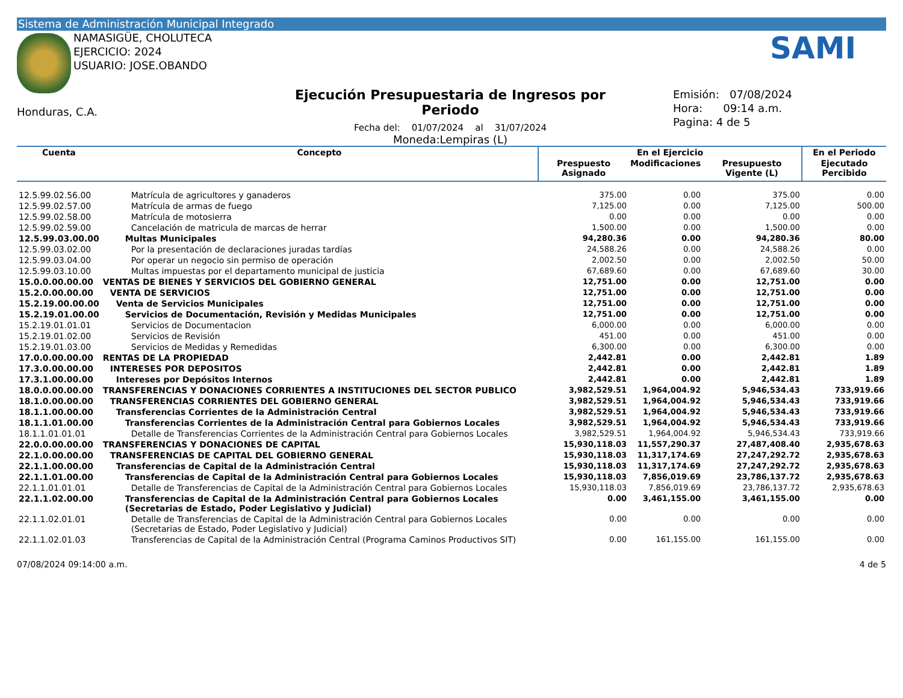Sistema de Administración Municipal Integrado
NAMASIGÜE, CHOLUTECA
EJERCICIO: 2024
USUARIO: JOSE.OBANDO
SAMI
Honduras, C.A.
Ejecución Presupuestaria de Ingresos por Periodo
Fecha del: 01/07/2024 al 31/07/2024
Moneda:Lempiras (L)
Emisión: 07/08/2024
Hora: 09:14 a.m.
Pagina: 4 de 5
| Cuenta | Concepto | En el Ejercicio | | | En el Periodo |
| --- | --- | --- | --- | --- | --- |
| | | Prespuesto Asignado | Modificaciones | Presupuesto Vigente (L) | Ejecutado Percibido |
| 12.5.99.02.56.00 | Matrícula de agricultores y ganaderos | 375.00 | 0.00 | 375.00 | 0.00 |
| 12.5.99.02.57.00 | Matrícula de armas de fuego | 7,125.00 | 0.00 | 7,125.00 | 500.00 |
| 12.5.99.02.58.00 | Matrícula de motosierra | 0.00 | 0.00 | 0.00 | 0.00 |
| 12.5.99.02.59.00 | Cancelación de matricula de marcas de herrar | 1,500.00 | 0.00 | 1,500.00 | 0.00 |
| 12.5.99.03.00.00 | Multas Municipales | 94,280.36 | 0.00 | 94,280.36 | 80.00 |
| 12.5.99.03.02.00 | Por la presentación de declaraciones juradas tardías | 24,588.26 | 0.00 | 24,588.26 | 0.00 |
| 12.5.99.03.04.00 | Por operar un negocio sin permiso de operación | 2,002.50 | 0.00 | 2,002.50 | 50.00 |
| 12.5.99.03.10.00 | Multas impuestas por el departamento municipal de justicia | 67,689.60 | 0.00 | 67,689.60 | 30.00 |
| 15.0.0.00.00.00 | VENTAS DE BIENES Y SERVICIOS DEL GOBIERNO GENERAL | 12,751.00 | 0.00 | 12,751.00 | 0.00 |
| 15.2.0.00.00.00 | VENTA DE SERVICIOS | 12,751.00 | 0.00 | 12,751.00 | 0.00 |
| 15.2.19.00.00.00 | Venta de Servicios Municipales | 12,751.00 | 0.00 | 12,751.00 | 0.00 |
| 15.2.19.01.00.00 | Servicios de Documentación, Revisión y Medidas Municipales | 12,751.00 | 0.00 | 12,751.00 | 0.00 |
| 15.2.19.01.01.01 | Servicios de Documentacion | 6,000.00 | 0.00 | 6,000.00 | 0.00 |
| 15.2.19.01.02.00 | Servicios de Revisión | 451.00 | 0.00 | 451.00 | 0.00 |
| 15.2.19.01.03.00 | Servicios de Medidas y Remedidas | 6,300.00 | 0.00 | 6,300.00 | 0.00 |
| 17.0.0.00.00.00 | RENTAS DE LA PROPIEDAD | 2,442.81 | 0.00 | 2,442.81 | 1.89 |
| 17.3.0.00.00.00 | INTERESES POR DEPOSITOS | 2,442.81 | 0.00 | 2,442.81 | 1.89 |
| 17.3.1.00.00.00 | Intereses por Depósitos Internos | 2,442.81 | 0.00 | 2,442.81 | 1.89 |
| 18.0.0.00.00.00 | TRANSFERENCIAS Y DONACIONES CORRIENTES A INSTITUCIONES DEL SECTOR PUBLICO | 3,982,529.51 | 1,964,004.92 | 5,946,534.43 | 733,919.66 |
| 18.1.0.00.00.00 | TRANSFERENCIAS CORRIENTES DEL GOBIERNO GENERAL | 3,982,529.51 | 1,964,004.92 | 5,946,534.43 | 733,919.66 |
| 18.1.1.00.00.00 | Transferencias Corrientes de la Administración Central | 3,982,529.51 | 1,964,004.92 | 5,946,534.43 | 733,919.66 |
| 18.1.1.01.00.00 | Transferencias Corrientes de la Administración Central para Gobiernos Locales | 3,982,529.51 | 1,964,004.92 | 5,946,534.43 | 733,919.66 |
| 18.1.1.01.01.01 | Detalle de Transferencias Corrientes de la Administración Central para Gobiernos Locales | 3,982,529.51 | 1,964,004.92 | 5,946,534.43 | 733,919.66 |
| 22.0.0.00.00.00 | TRANSFERENCIAS Y DONACIONES DE CAPITAL | 15,930,118.03 | 11,557,290.37 | 27,487,408.40 | 2,935,678.63 |
| 22.1.0.00.00.00 | TRANSFERENCIAS DE CAPITAL DEL GOBIERNO GENERAL | 15,930,118.03 | 11,317,174.69 | 27,247,292.72 | 2,935,678.63 |
| 22.1.1.00.00.00 | Transferencias de Capital de la Administración Central | 15,930,118.03 | 11,317,174.69 | 27,247,292.72 | 2,935,678.63 |
| 22.1.1.01.00.00 | Transferencias de Capital de la Administración Central para Gobiernos Locales | 15,930,118.03 | 7,856,019.69 | 23,786,137.72 | 2,935,678.63 |
| 22.1.1.01.01.01 | Detalle de Transferencias de Capital de la Administración Central para Gobiernos Locales | 15,930,118.03 | 7,856,019.69 | 23,786,137.72 | 2,935,678.63 |
| 22.1.1.02.00.00 | Transferencias de Capital de la Administración Central para Gobiernos Locales (Secretarias de Estado, Poder Legislativo y Judicial) | 0.00 | 3,461,155.00 | 3,461,155.00 | 0.00 |
| 22.1.1.02.01.01 | Detalle de Transferencias de Capital de la Administración Central para Gobiernos Locales (Secretarias de Estado, Poder Legislativo y Judicial) | 0.00 | 0.00 | 0.00 | 0.00 |
| 22.1.1.02.01.03 | Transferencias de Capital de la Administración Central (Programa Caminos Productivos SIT) | 0.00 | 161,155.00 | 161,155.00 | 0.00 |
07/08/2024 09:14:00 a.m. 4 de 5